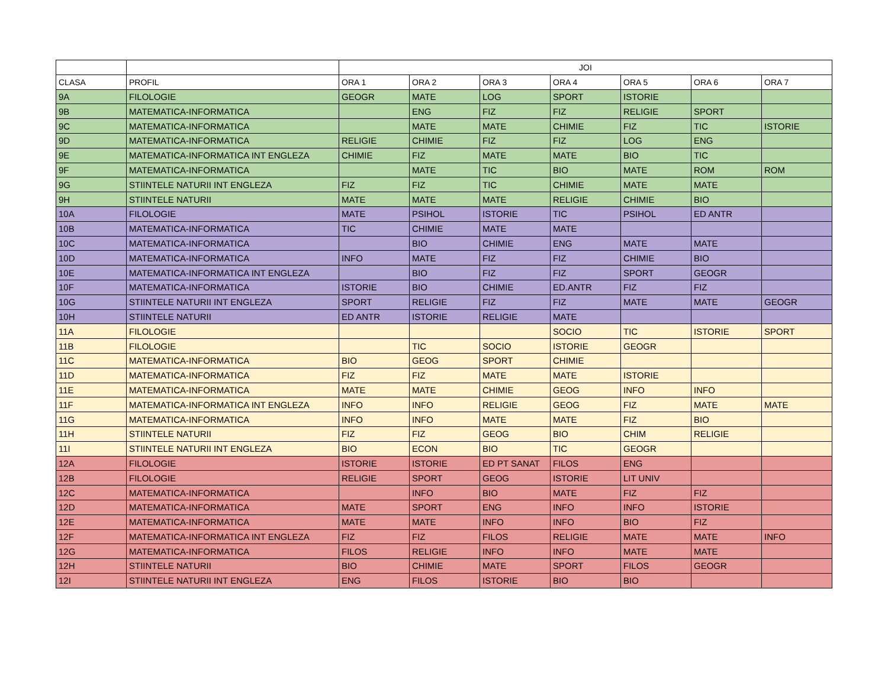| | | JOI | | | | | | |
| --- | --- | --- | --- | --- | --- | --- | --- | --- |
| CLASA | PROFIL | ORA 1 | ORA 2 | ORA 3 | ORA 4 | ORA 5 | ORA 6 | ORA 7 |
| 9A | FILOLOGIE | GEOGR | MATE | LOG | SPORT | ISTORIE | | |
| 9B | MATEMATICA-INFORMATICA | | ENG | FIZ | FIZ | RELIGIE | SPORT | |
| 9C | MATEMATICA-INFORMATICA | | MATE | MATE | CHIMIE | FIZ | TIC | ISTORIE |
| 9D | MATEMATICA-INFORMATICA | RELIGIE | CHIMIE | FIZ | FIZ | LOG | ENG | |
| 9E | MATEMATICA-INFORMATICA INT ENGLEZA | CHIMIE | FIZ | MATE | MATE | BIO | TIC | |
| 9F | MATEMATICA-INFORMATICA | | MATE | TIC | BIO | MATE | ROM | ROM |
| 9G | STIINTELE NATURII INT ENGLEZA | FIZ | FIZ | TIC | CHIMIE | MATE | MATE | |
| 9H | STIINTELE NATURII | MATE | MATE | MATE | RELIGIE | CHIMIE | BIO | |
| 10A | FILOLOGIE | MATE | PSIHOL | ISTORIE | TIC | PSIHOL | ED ANTR | |
| 10B | MATEMATICA-INFORMATICA | TIC | CHIMIE | MATE | MATE | | | |
| 10C | MATEMATICA-INFORMATICA | | BIO | CHIMIE | ENG | MATE | MATE | |
| 10D | MATEMATICA-INFORMATICA | INFO | MATE | FIZ | FIZ | CHIMIE | BIO | |
| 10E | MATEMATICA-INFORMATICA INT ENGLEZA | | BIO | FIZ | FIZ | SPORT | GEOGR | |
| 10F | MATEMATICA-INFORMATICA | ISTORIE | BIO | CHIMIE | ED.ANTR | FIZ | FIZ | |
| 10G | STIINTELE NATURII INT ENGLEZA | SPORT | RELIGIE | FIZ | FIZ | MATE | MATE | GEOGR |
| 10H | STIINTELE NATURII | ED ANTR | ISTORIE | RELIGIE | MATE | | | |
| 11A | FILOLOGIE | | | | SOCIO | TIC | ISTORIE | SPORT |
| 11B | FILOLOGIE | | TIC | SOCIO | ISTORIE | GEOGR | | |
| 11C | MATEMATICA-INFORMATICA | BIO | GEOG | SPORT | CHIMIE | | | |
| 11D | MATEMATICA-INFORMATICA | FIZ | FIZ | MATE | MATE | ISTORIE | | |
| 11E | MATEMATICA-INFORMATICA | MATE | MATE | CHIMIE | GEOG | INFO | INFO | |
| 11F | MATEMATICA-INFORMATICA INT ENGLEZA | INFO | INFO | RELIGIE | GEOG | FIZ | MATE | MATE |
| 11G | MATEMATICA-INFORMATICA | INFO | INFO | MATE | MATE | FIZ | BIO | |
| 11H | STIINTELE NATURII | FIZ | FIZ | GEOG | BIO | CHIM | RELIGIE | |
| 11I | STIINTELE NATURII INT ENGLEZA | BIO | ECON | BIO | TIC | GEOGR | | |
| 12A | FILOLOGIE | ISTORIE | ISTORIE | ED PT SANAT | FILOS | ENG | | |
| 12B | FILOLOGIE | RELIGIE | SPORT | GEOG | ISTORIE | LIT UNIV | | |
| 12C | MATEMATICA-INFORMATICA | | INFO | BIO | MATE | FIZ | FIZ | |
| 12D | MATEMATICA-INFORMATICA | MATE | SPORT | ENG | INFO | INFO | ISTORIE | |
| 12E | MATEMATICA-INFORMATICA | MATE | MATE | INFO | INFO | BIO | FIZ | |
| 12F | MATEMATICA-INFORMATICA INT ENGLEZA | FIZ | FIZ | FILOS | RELIGIE | MATE | MATE | INFO |
| 12G | MATEMATICA-INFORMATICA | FILOS | RELIGIE | INFO | INFO | MATE | MATE | |
| 12H | STIINTELE NATURII | BIO | CHIMIE | MATE | SPORT | FILOS | GEOGR | |
| 12I | STIINTELE NATURII INT ENGLEZA | ENG | FILOS | ISTORIE | BIO | BIO | | |